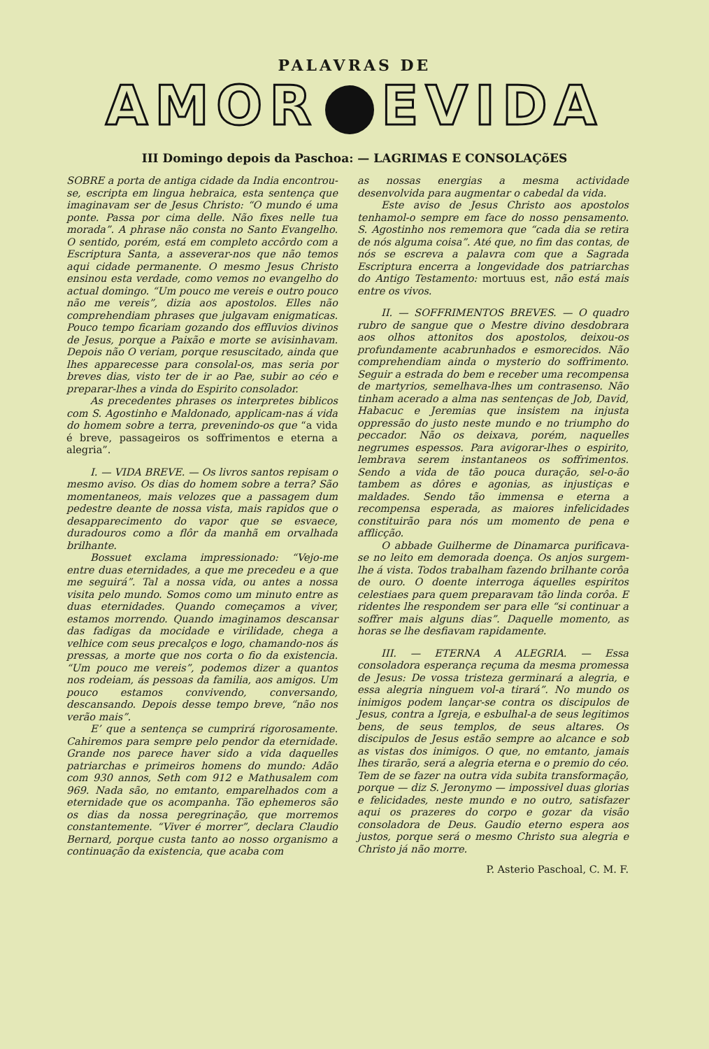PALAVRAS DE
AMOR EVIDA
III Domingo depois da Paschoa: — LAGRIMAS E CONSOLAÇõES
SOBRE a porta de antiga cidade da India encontrou-se, escripta em lingua hebraica, esta sentença que imaginavam ser de Jesus Christo: “O mundo é uma ponte. Passa por cima delle. Não fixes nelle tua morada”. A phrase não consta no Santo Evangelho. O sentido, porém, está em completo accôrdo com a Escriptura Santa, a asseverar-nos que não temos aqui cidade permanente. O mesmo Jesus Christo ensinou esta verdade, como vemos no evangelho do actual domingo. “Um pouco me vereis e outro pouco não me vereis”, dizia aos apostolos. Elles não comprehendiam phrases que julgavam enigmaticas. Pouco tempo ficariam gozando dos effluvios divinos de Jesus, porque a Paixão e morte se avisinhavam. Depois não O veriam, porque resuscitado, ainda que lhes apparecesse para consolal-os, mas seria por breves dias, visto ter de ir ao Pae, subir ao céo e preparar-lhes a vinda do Espirito consolador.
As precedentes phrases os interpretes biblicos com S. Agostinho e Maldonado, applicam-nas á vida do homem sobre a terra, prevenindo-os que “a vida é breve, passageiros os soffrimentos e eterna a alegria”.
I. — VIDA BREVE. — Os livros santos repisam o mesmo aviso. Os dias do homem sobre a terra? São momentaneos, mais velozes que a passagem dum pedestre deante de nossa vista, mais rapidos que o desapparecimento do vapor que se esvaece, duradouros como a flôr da manhã em orvalhada brilhante.
Bossuet exclama impressionado: “Vejo-me entre duas eternidades, a que me precedeu e a que me seguirá”. Tal a nossa vida, ou antes a nossa visita pelo mundo. Somos como um minuto entre as duas eternidades. Quando começamos a viver, estamos morrendo. Quando imaginamos descansar das fadigas da mocidade e virilidade, chega a velhice com seus precalços e logo, chamando-nos ás pressas, a morte que nos corta o fio da existencia. “Um pouco me vereis”, podemos dizer a quantos nos rodeiam, ás pessoas da familia, aos amigos. Um pouco estamos convivendo, conversando, descansando. Depois desse tempo breve, “não nos verão mais”.
E’ que a sentença se cumprirá rigorosamente. Cahiremos para sempre pelo pendor da eternidade. Grande nos parece haver sido a vida daquelles patriarchas e primeiros homens do mundo: Adão com 930 annos, Seth com 912 e Mathusalem com 969. Nada são, no emtanto, emparelhados com a eternidade que os acompanha. Tão ephemeros são os dias da nossa peregrinação, que morremos constantemente. “Viver é morrer”, declara Claudio Bernard, porque custa tanto ao nosso organismo a continuação da existencia, que acaba com
as nossas energias a mesma actividade desenvolvida para augmentar o cabedal da vida.
Este aviso de Jesus Christo aos apostolos tenhamol-o sempre em face do nosso pensamento. S. Agostinho nos rememora que “cada dia se retira de nós alguma coisa”. Até que, no fim das contas, de nós se escreva a palavra com que a Sagrada Escriptura encerra a longevidade dos patriarchas do Antigo Testamento: mortuus est, não está mais entre os vivos.
II. — SOFFRIMENTOS BREVES. — O quadro rubro de sangue que o Mestre divino desdobrara aos olhos attonitos dos apostolos, deixou-os profundamente acabrunhados e esmorecidos. Não comprehendiam ainda o mysterio do soffrimento. Seguir a estrada do bem e receber uma recompensa de martyrios, semelhava-lhes um contrasenso. Não tinham acerado a alma nas sentenças de Job, David, Habacuc e Jeremias que insistem na injusta oppressão do justo neste mundo e no triumpho do peccador. Não os deixava, porém, naquelles negrumes espessos. Para avigorar-lhes o espirito, lembrava serem instantaneos os soffrimentos. Sendo a vida de tão pouca duração, sel-o-ão tambem as dôres e agonias, as injustiças e maldades. Sendo tão immensa e eterna a recompensa esperada, as maiores infelicidades constituirão para nós um momento de pena e afflicção.
O abbade Guilherme de Dinamarca purificava-se no leito em demorada doença. Os anjos surgem-lhe á vista. Todos trabalham fazendo brilhante corôa de ouro. O doente interroga áquelles espiritos celestiaes para quem preparavam tão linda corôa. E ridentes lhe respondem ser para elle “si continuar a soffrer mais alguns dias”. Daquelle momento, as horas se lhe desfiavam rapidamente.
III. — ETERNA A ALEGRIA. — Essa consoladora esperança reçuma da mesma promessa de Jesus: De vossa tristeza germinará a alegria, e essa alegria ninguem vol-a tirará”. No mundo os inimigos podem lançar-se contra os discipulos de Jesus, contra a Igreja, e esbulhal-a de seus legitimos bens, de seus templos, de seus altares. Os discipulos de Jesus estão sempre ao alcance e sob as vistas dos inimigos. O que, no emtanto, jamais lhes tirarão, será a alegria eterna e o premio do céo. Tem de se fazer na outra vida subita transformação, porque — diz S. Jeronymo — impossivel duas glorias e felicidades, neste mundo e no outro, satisfazer aqui os prazeres do corpo e gozar da visão consoladora de Deus. Gaudio eterno espera aos justos, porque será o mesmo Christo sua alegria e Christo já não morre.
P. Asterio Paschoal, C. M. F.